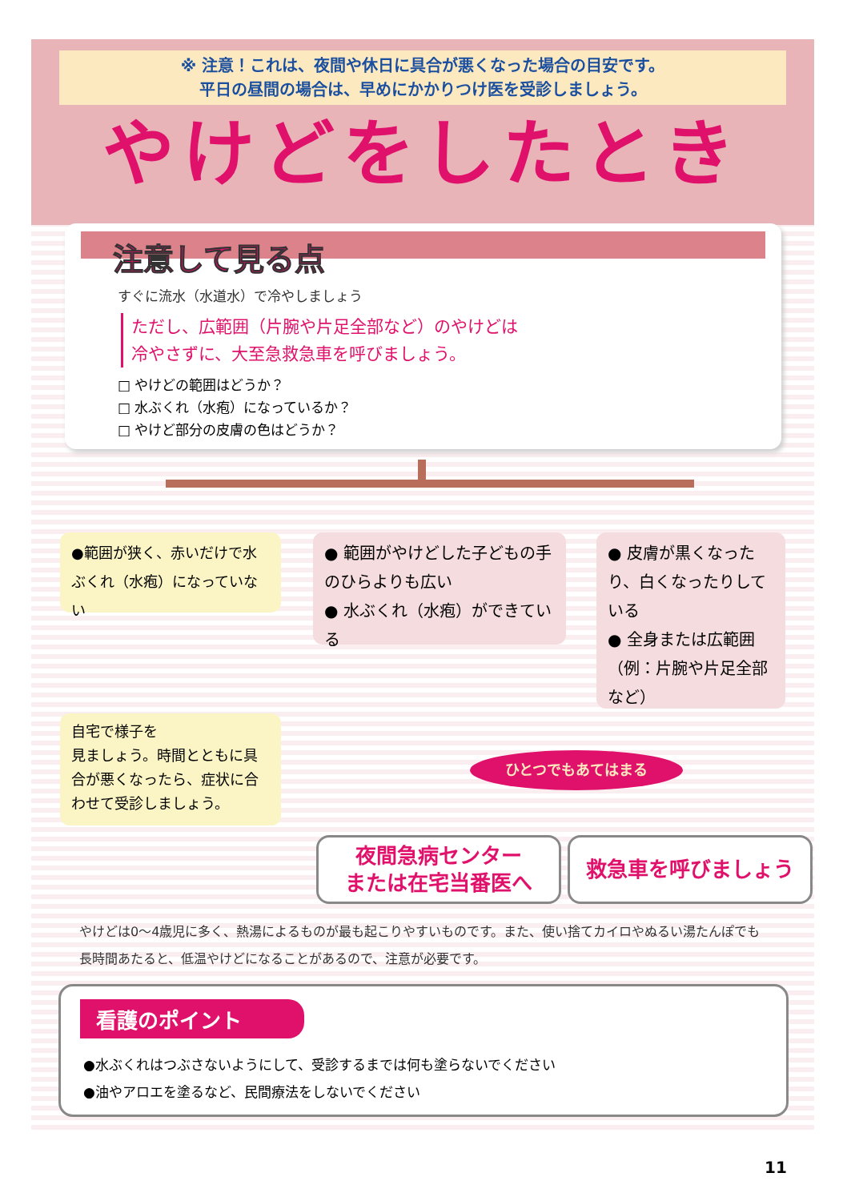※ 注意！これは、夜間や休日に具合が悪くなった場合の目安です。
平日の昼間の場合は、早めにかかりつけ医を受診しましょう。
やけどをしたとき
注意して見る点
すぐに流水（水道水）で冷やしましょう
ただし、広範囲（片腕や片足全部など）のやけどは
冷やさずに、大至急救急車を呼びましょう。
□ やけどの範囲はどうか？
□ 水ぶくれ（水疱）になっているか？
□ やけど部分の皮膚の色はどうか？
●範囲が狭く、赤いだけで水ぶくれ（水疱）になっていない
● 範囲がやけどした子どもの手のひらよりも広い
● 水ぶくれ（水疱）ができている
● 皮膚が黒くなったり、白くなったりしている
● 全身または広範囲（例：片腕や片足全部など）
自宅で様子を
見ましょう。時間とともに具合が悪くなったら、症状に合わせて受診しましょう。
ひとつでもあてはまる
夜間急病センター
または在宅当番医へ
救急車を呼びましょう
やけどは0～4歳児に多く、熱湯によるものが最も起こりやすいものです。また、使い捨てカイロやぬるい湯たんぽでも長時間あたると、低温やけどになることがあるので、注意が必要です。
看護のポイント
●水ぶくれはつぶさないようにして、受診するまでは何も塗らないでください
●油やアロエを塗るなど、民間療法をしないでください
11